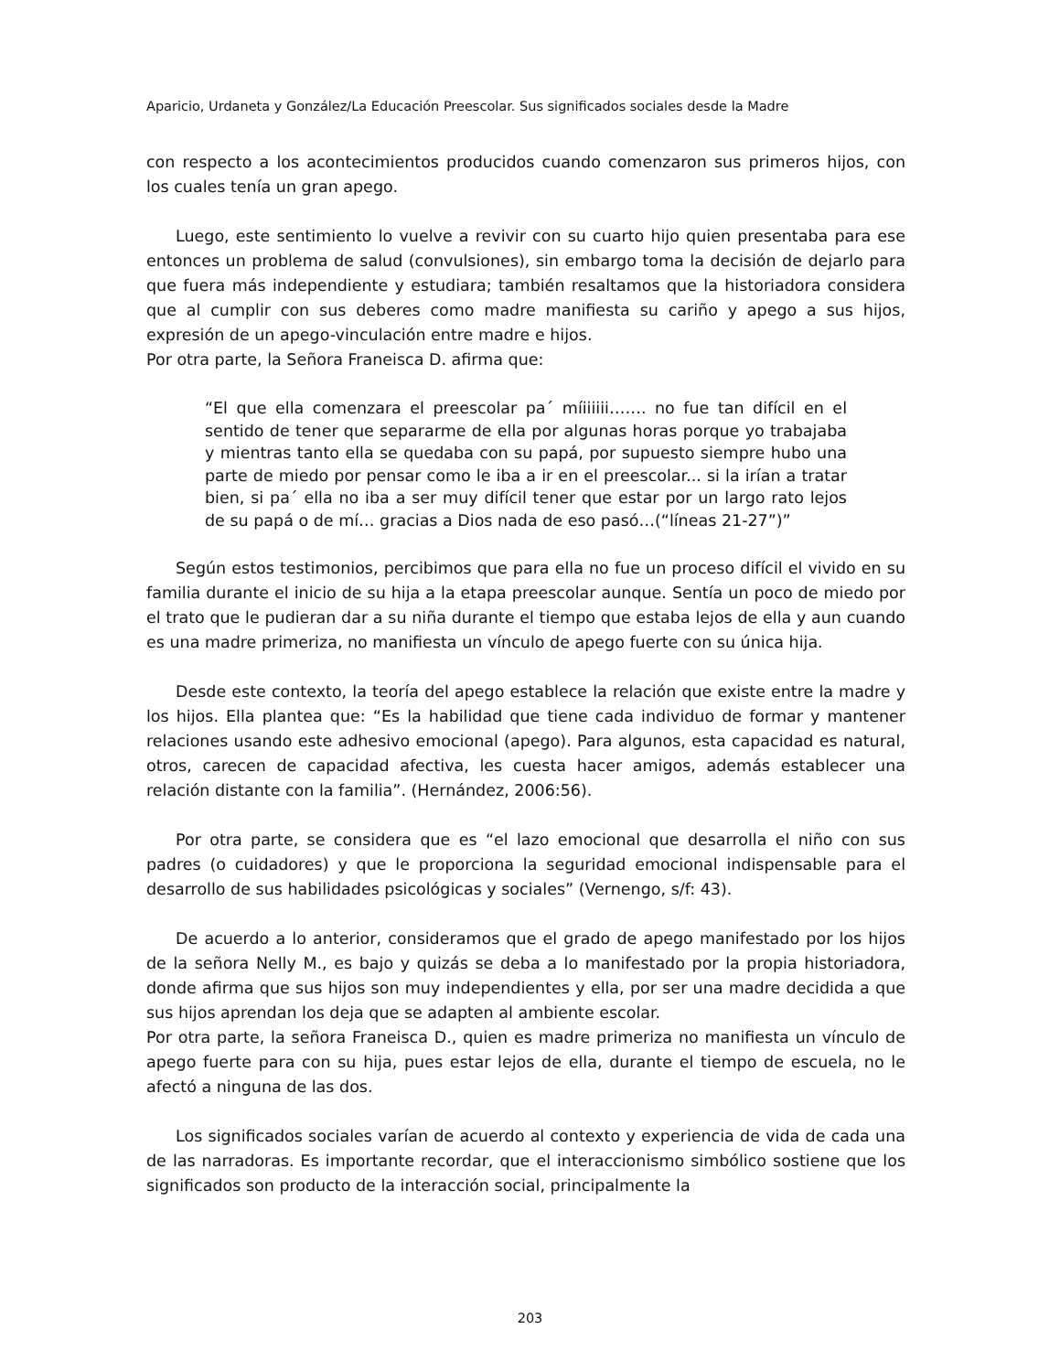Aparicio, Urdaneta y González/La Educación Preescolar. Sus significados sociales desde la Madre
con respecto a los acontecimientos producidos cuando comenzaron sus primeros hijos, con los cuales tenía un gran apego.
Luego, este sentimiento lo vuelve a revivir con su cuarto hijo quien presentaba para ese entonces un problema de salud (convulsiones), sin embargo toma la decisión de dejarlo para que fuera más independiente y estudiara; también resaltamos que la historiadora considera que al cumplir con sus deberes como madre manifiesta su cariño y apego a sus hijos, expresión de un apego-vinculación entre madre e hijos.
Por otra parte, la Señora Franeisca D. afirma que:
“El que ella comenzara el preescolar pa´ míiiiiii……. no fue tan difícil en el sentido de tener que separarme de ella por algunas horas porque yo trabajaba y mientras tanto ella se quedaba con su papá, por supuesto siempre hubo una parte de miedo por pensar como le iba a ir en el preescolar... si la irían a tratar bien, si pa´ ella no iba a ser muy difícil tener que estar por un largo rato lejos de su papá o de mí… gracias a Dios nada de eso pasó…(“líneas 21-27”)”
Según estos testimonios, percibimos que para ella no fue un proceso difícil el vivido en su familia durante el inicio de su hija a la etapa preescolar aunque. Sentía un poco de miedo por el trato que le pudieran dar a su niña durante el tiempo que estaba lejos de ella y aun cuando es una madre primeriza, no manifiesta un vínculo de apego fuerte con su única hija.
Desde este contexto, la teoría del apego establece la relación que existe entre la madre y los hijos. Ella plantea que: “Es la habilidad que tiene cada individuo de formar y mantener relaciones usando este adhesivo emocional (apego). Para algunos, esta capacidad es natural, otros, carecen de capacidad afectiva, les cuesta hacer amigos, además establecer una relación distante con la familia”. (Hernández, 2006:56).
Por otra parte, se considera que es “el lazo emocional que desarrolla el niño con sus padres (o cuidadores) y que le proporciona la seguridad emocional indispensable para el desarrollo de sus habilidades psicológicas y sociales” (Vernengo, s/f: 43).
De acuerdo a lo anterior, consideramos que el grado de apego manifestado por los hijos de la señora Nelly M., es bajo y quizás se deba a lo manifestado por la propia historiadora, donde afirma que sus hijos son muy independientes y ella, por ser una madre decidida a que sus hijos aprendan los deja que se adapten al ambiente escolar.
Por otra parte, la señora Franeisca D., quien es madre primeriza no manifiesta un vínculo de apego fuerte para con su hija, pues estar lejos de ella, durante el tiempo de escuela, no le afectó a ninguna de las dos.
Los significados sociales varían de acuerdo al contexto y experiencia de vida de cada una de las narradoras. Es importante recordar, que el interaccionismo simbólico sostiene que los significados son producto de la interacción social, principalmente la
203